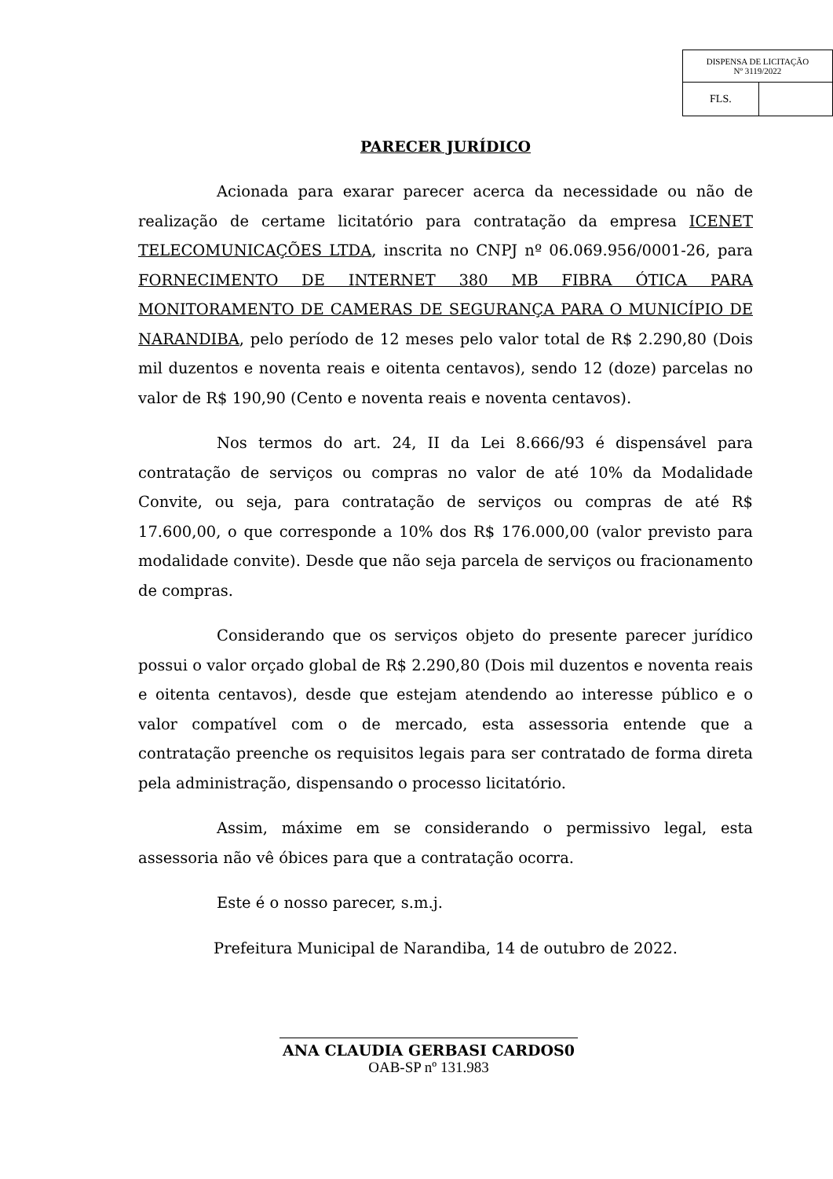| DISPENSA DE LICITAÇÃO Nº 3119/2022 | |
| FLS. | |
PARECER JURÍDICO
Acionada para exarar parecer acerca da necessidade ou não de realização de certame licitatório para contratação da empresa ICENET TELECOMUNICAÇÕES LTDA, inscrita no CNPJ nº 06.069.956/0001-26, para FORNECIMENTO DE INTERNET 380 MB FIBRA ÓTICA PARA MONITORAMENTO DE CAMERAS DE SEGURANÇA PARA O MUNICÍPIO DE NARANDIBA, pelo período de 12 meses pelo valor total de R$ 2.290,80 (Dois mil duzentos e noventa reais e oitenta centavos), sendo 12 (doze) parcelas no valor de R$ 190,90 (Cento e noventa reais e noventa centavos).
Nos termos do art. 24, II da Lei 8.666/93 é dispensável para contratação de serviços ou compras no valor de até 10% da Modalidade Convite, ou seja, para contratação de serviços ou compras de até R$ 17.600,00, o que corresponde a 10% dos R$ 176.000,00 (valor previsto para modalidade convite). Desde que não seja parcela de serviços ou fracionamento de compras.
Considerando que os serviços objeto do presente parecer jurídico possui o valor orçado global de R$ 2.290,80 (Dois mil duzentos e noventa reais e oitenta centavos), desde que estejam atendendo ao interesse público e o valor compatível com o de mercado, esta assessoria entende que a contratação preenche os requisitos legais para ser contratado de forma direta pela administração, dispensando o processo licitatório.
Assim, máxime em se considerando o permissivo legal, esta assessoria não vê óbices para que a contratação ocorra.
Este é o nosso parecer, s.m.j.
Prefeitura Municipal de Narandiba, 14 de outubro de 2022.
ANA CLAUDIA GERBASI CARDOS0
OAB-SP nº 131.983